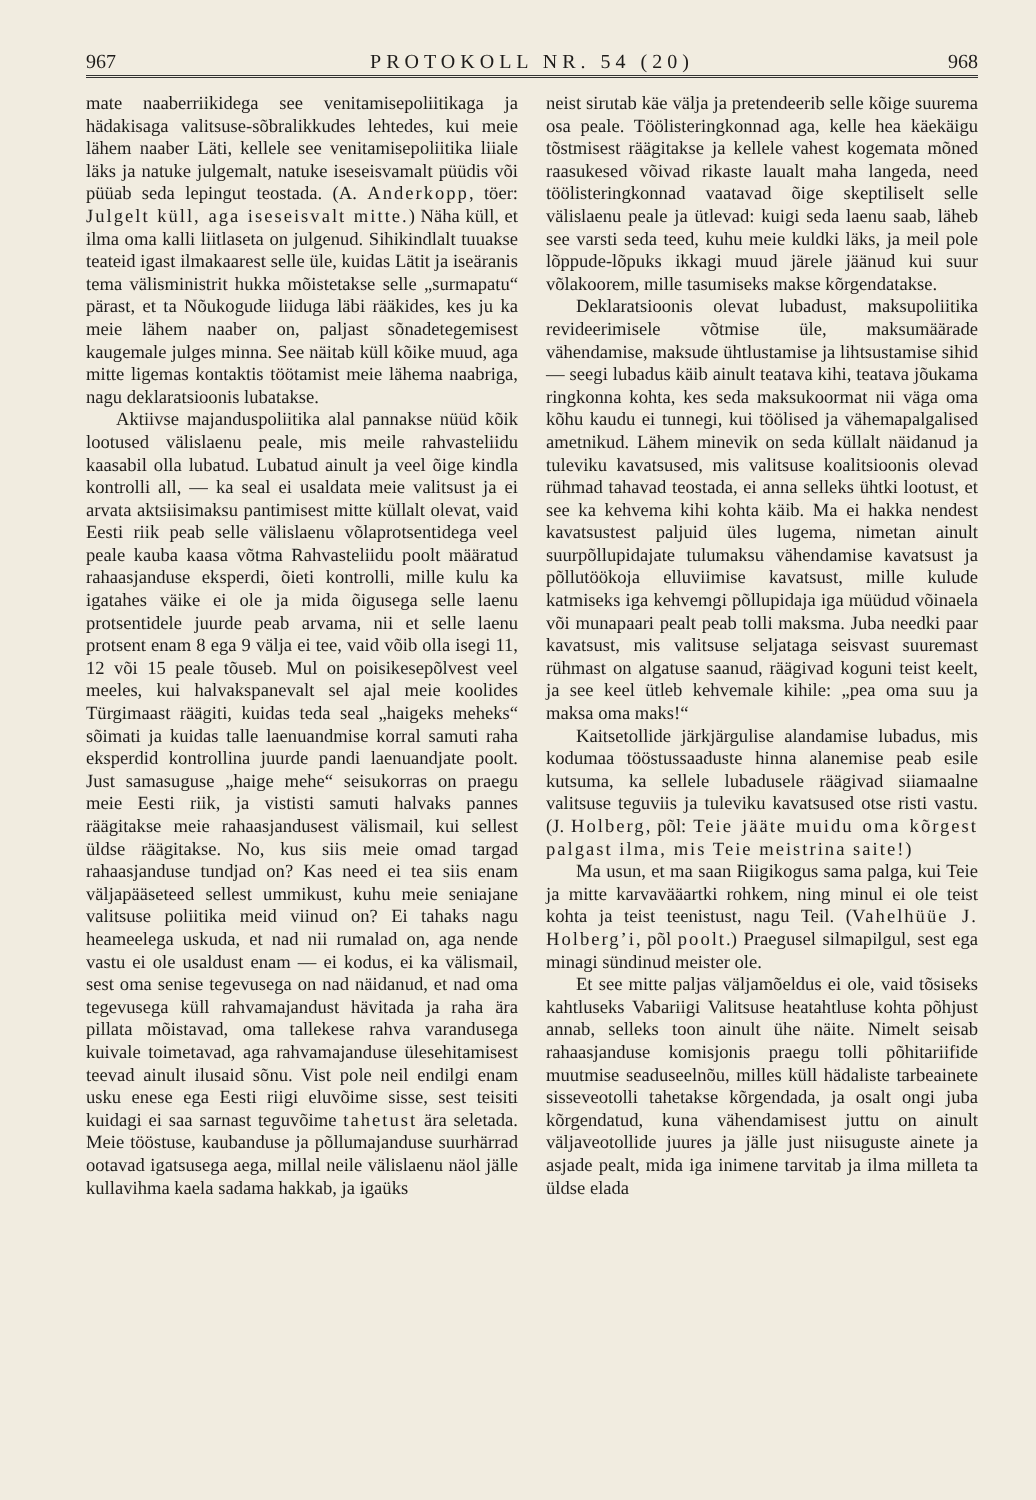967 PROTOKOLL NR. 54 (20) 968
mate naaberriikidega see venitamisepoliitikaga ja hädakisaga valitsuse-sõbralikkudes lehtedes, kui meie lähem naaber Läti, kellele see venitamisepoliitika liiale läks ja natuke julgemalt, natuke iseseisvamalt püüdis või püüab seda lepingut teostada. (A. Anderkopp, töer: Julgelt küll, aga iseseisvalt mitte.) Näha küll, et ilma oma kalli liitlaseta on julgenud. Sihikindlalt tuuakse teateid igast ilmakaarest selle üle, kuidas Lätit ja iseäranis tema välisministrit hukka mõistetakse selle „surmapatu“ pärast, et ta Nõukogude liiduga läbi rääkides, kes ju ka meie lähem naaber on, paljast sõnadetegemisest kaugemale julges minna. See näitab küll kõike muud, aga mitte ligemas kontaktis töötamist meie lähema naabriga, nagu deklaratsioonis lubatakse.
Aktiivse majanduspoliitika alal pannakse nüüd kõik lootused välislaenu peale, mis meile rahvasteliidu kaasabil olla lubatud. Lubatud ainult ja veel õige kindla kontrolli all, — ka seal ei usaldata meie valitsust ja ei arvata aktsiisimaksu pantimisest mitte küllalt olevat, vaid Eesti riik peab selle välislaenu võlaprotsentidega veel peale kauba kaasa võtma Rahvasteliidu poolt määratud rahaasjanduse eksperdi, õieti kontrolli, mille kulu ka igatahes väike ei ole ja mida õigusega selle laenu protsentidele juurde peab arvama, nii et selle laenu protsent enam 8 ega 9 välja ei tee, vaid võib olla isegi 11, 12 või 15 peale tõuseb. Mul on poisikesepõlvest veel meeles, kui halvakspanevalt sel ajal meie koolides Türgimaast räägiti, kuidas teda seal „haigeks meheks“ sõimati ja kuidas talle laenuandmise korral samuti raha eksperdid kontrollina juurde pandi laenuandjate poolt. Just samasuguse „haige mehe“ seisukorras on praegu meie Eesti riik, ja vististi samuti halvaks pannes räägitakse meie rahaasjandusest välismail, kui sellest üldse räägitakse. No, kus siis meie omad targad rahaasjanduse tundjad on? Kas need ei tea siis enam väljapääseteed sellest ummikust, kuhu meie seniajane valitsuse poliitika meid viinud on? Ei tahaks nagu heameelega uskuda, et nad nii rumalad on, aga nende vastu ei ole usaldust enam — ei kodus, ei ka välismail, sest oma senise tegevusega on nad näidanud, et nad oma tegevusega küll rahvamajandust hävitada ja raha ära pillata mõistavad, oma tallekese rahva varandusega kuivale toimetavad, aga rahvamajanduse ülesehitamisest teevad ainult ilusaid sõnu. Vist pole neil endilgi enam usku enese ega Eesti riigi eluvõime sisse, sest teisiti kuidagi ei saa sarnast teguvõime tahetust ära seletada. Meie tööstuse, kaubanduse ja põllumajanduse suurhärrad ootavad igatsusega aega, millal neile välislaenu näol jälle kullavihma kaela sadama hakkab, ja igaüks
neist sirutab käe välja ja pretendeerib selle kõige suurema osa peale. Töölisteringkonnad aga, kelle hea käekäigu tõstmisest räägitakse ja kellele vahest kogemata mõned raasukesed võivad rikaste laualt maha langeda, need töölisteringkonnad vaatavad õige skeptiliselt selle välislaenu peale ja ütlevad: kuigi seda laenu saab, läheb see varsti seda teed, kuhu meie kuldki läks, ja meil pole lõppude-lõpuks ikkagi muud järele jäänud kui suur võlakoorem, mille tasumiseks makse kõrgendatakse.
Deklaratsioonis olevat lubadust, maksupoliitika revideerimisele võtmise üle, maksumäärade vähendamise, maksude ühtlustamise ja lihtsustamise sihid — seegi lubadus käib ainult teatava kihi, teatava jõukama ringkonna kohta, kes seda maksukoormat nii väga oma kõhu kaudu ei tunnegi, kui töölised ja vähemapalgalised ametnikud. Lähem minevik on seda küllalt näidanud ja tuleviku kavatsused, mis valitsuse koalitsioonis olevad rühmad tahavad teostada, ei anna selleks ühtki lootust, et see ka kehvema kihi kohta käib. Ma ei hakka nendest kavatsustest paljuid üles lugema, nimetan ainult suurpõllupidajate tulumaksu vähendamise kavatsust ja põllutöökoja elluviimise kavatsust, mille kulude katmiseks iga kehvemgi põllupidaja iga müüdud võinaela või munapaari pealt peab tolli maksma. Juba needki paar kavatsust, mis valitsuse seljataga seisvast suuremast rühmast on algatuse saanud, räägivad koguni teist keelt, ja see keel ütleb kehvemale kihile: „pea oma suu ja maksa oma maks!“
Kaitsetollide järkjärgulise alandamise lubadus, mis kodumaa tööstussaaduste hinna alanemise peab esile kutsuma, ka sellele lubadusele räägivad siiamaalne valitsuse teguviis ja tuleviku kavatsused otse risti vastu. (J. Holberg, põl: Teie jääte muidu oma kõrgest palgast ilma, mis Teie meistrina saite!)
Ma usun, et ma saan Riigikogus sama palga, kui Teie ja mitte karvavääartki rohkem, ning minul ei ole teist kohta ja teist teenistust, nagu Teil. (Vahelhüüe J. Holberg’i, põl poolt.) Praegusel silmapilgul, sest ega minagi sündinud meister ole.
Et see mitte paljas väljamõeldus ei ole, vaid tõsiseks kahtluseks Vabariigi Valitsuse heatahtluse kohta põhjust annab, selleks toon ainult ühe näite. Nimelt seisab rahaasjanduse komisjonis praegu tolli põhitariifide muutmise seaduseelnõu, milles küll hädaliste tarbeainete sisseveotolli tahetakse kõrgendada, ja osalt ongi juba kõrgendatud, kuna vähendamisest juttu on ainult väljaveotollide juures ja jälle just niisuguste ainete ja asjade pealt, mida iga inimene tarvitab ja ilma milleta ta üldse elada